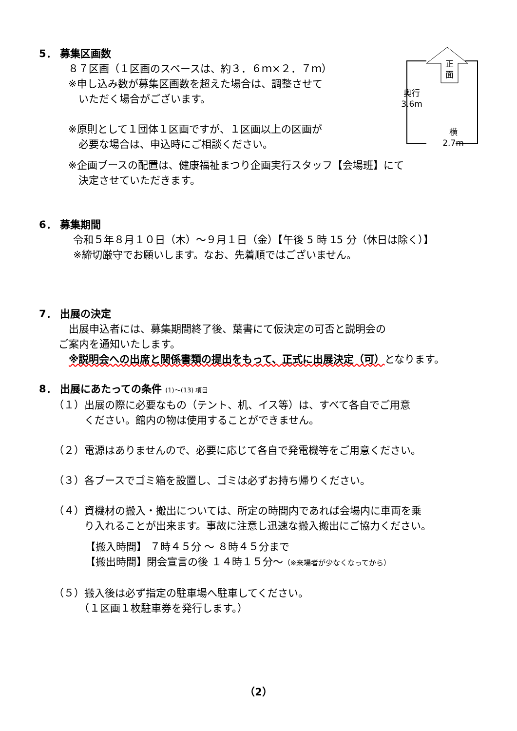5． 募集区画数
８７区画（１区画のスペースは、約３．６ｍ×２．７ｍ）
※申し込み数が募集区画数を超えた場合は、調整させて
　いただく場合がございます。
※原則として１団体１区画ですが、１区画以上の区画が
　必要な場合は、申込時にご相談ください。
※企画ブースの配置は、健康福祉まつり企画実行スタッフ【会場班】にて
　決定させていただきます。
6． 募集期間
令和５年８月１０日（木）～９月１日（金）【午後 5 時 15 分（休日は除く）】
※締切厳守でお願いします。なお、先着順ではございません。
7． 出展の決定
　出展申込者には、募集期間終了後、葉書にて仮決定の可否と説明会の
ご案内を通知いたします。
　※説明会への出席と関係書類の提出をもって、正式に出展決定（可）となります。
8． 出展にあたっての条件 (1)～(13) 項目
（１）出展の際に必要なもの（テント、机、イス等）は、すべて各自でご用意
　　　ください。館内の物は使用することができません。
（２）電源はありませんので、必要に応じて各自で発電機等をご用意ください。
（３）各ブースでゴミ箱を設置し、ゴミは必ずお持ち帰りください。
（４）資機材の搬入・搬出については、所定の時間内であれば会場内に車両を乗
　　　り入れることが出来ます。事故に注意し迅速な搬入搬出にご協力ください。
【搬入時間】 ７時４５分 ～ ８時４５分まで
【搬出時間】閉会宣言の後 １４時１５分～（※来場者が少なくなってから）
（５）搬入後は必ず指定の駐車場へ駐車してください。
　　　（１区画１枚駐車券を発行します。）
正
面
奥行
3.6m
横
2.7m
（2）